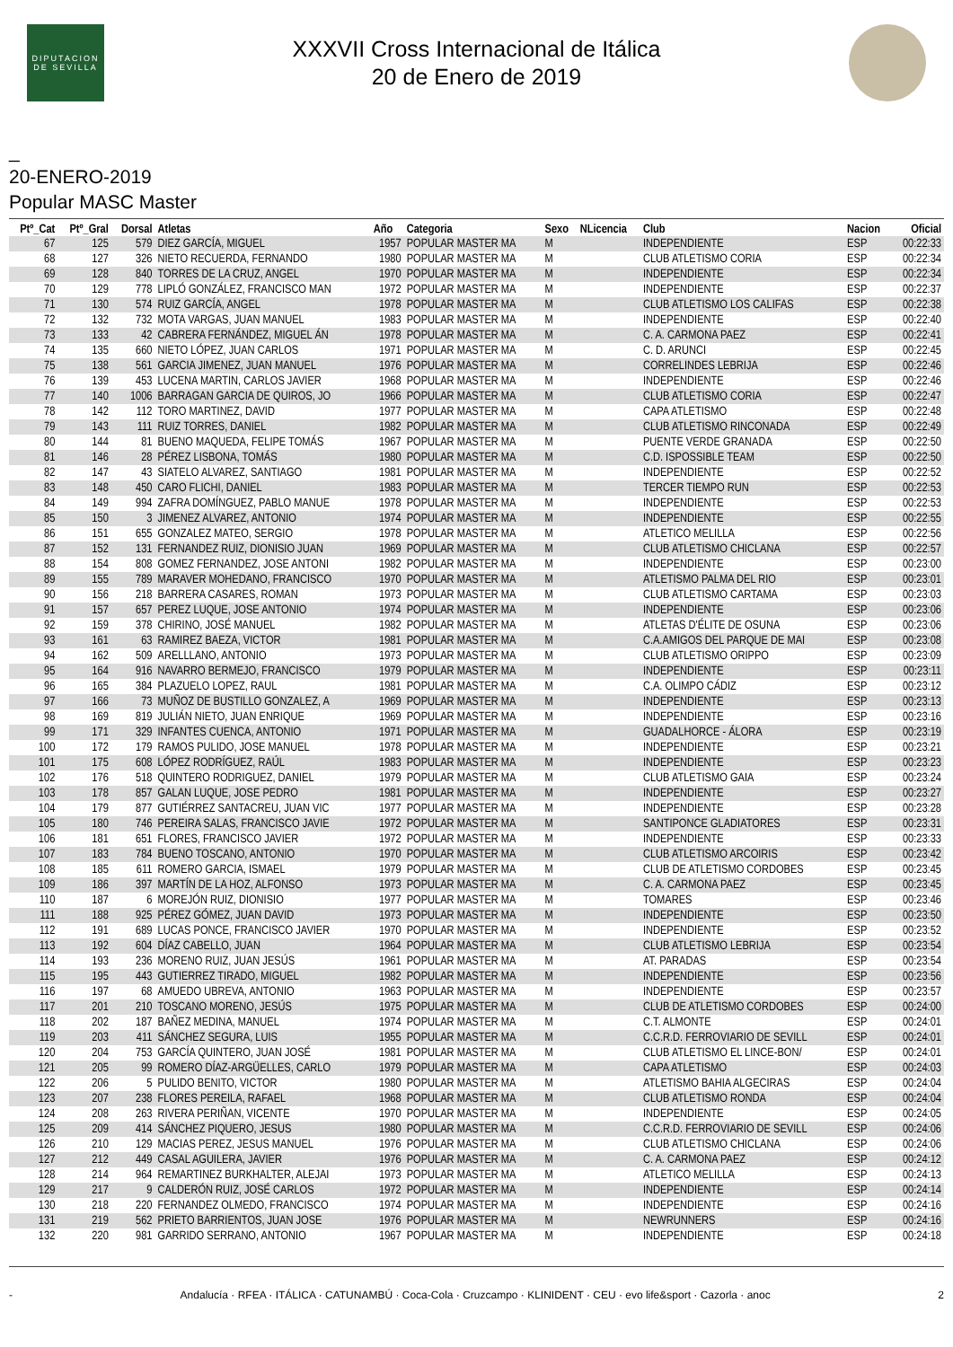DIPUTACION DE SEVILLA
XXXVII Cross Internacional de Itálica
20 de Enero de 2019
_
20-ENERO-2019
Popular MASC Master
| Ptº_Cat | Ptº_Gral | Dorsal | Atletas | Año | Categoria | Sexo | NLicencia | Club | Nacion | Oficial |
| --- | --- | --- | --- | --- | --- | --- | --- | --- | --- | --- |
| 67 | 125 | 579 | DIEZ GARCÍA, MIGUEL | 1957 | POPULAR MASTER MA | M | | INDEPENDIENTE | ESP | 00:22:33 |
| 68 | 127 | 326 | NIETO RECUERDA, FERNANDO | 1980 | POPULAR MASTER MA | M | | CLUB ATLETISMO CORIA | ESP | 00:22:34 |
| 69 | 128 | 840 | TORRES DE LA CRUZ, ANGEL | 1970 | POPULAR MASTER MA | M | | INDEPENDIENTE | ESP | 00:22:34 |
| 70 | 129 | 778 | LIPLÓ GONZÁLEZ, FRANCISCO MAN | 1972 | POPULAR MASTER MA | M | | INDEPENDIENTE | ESP | 00:22:37 |
| 71 | 130 | 574 | RUIZ GARCÍA, ANGEL | 1978 | POPULAR MASTER MA | M | | CLUB ATLETISMO LOS CALIFAS | ESP | 00:22:38 |
| 72 | 132 | 732 | MOTA VARGAS, JUAN MANUEL | 1983 | POPULAR MASTER MA | M | | INDEPENDIENTE | ESP | 00:22:40 |
| 73 | 133 | 42 | CABRERA FERNÁNDEZ, MIGUEL ÁN | 1978 | POPULAR MASTER MA | M | | C. A. CARMONA PAEZ | ESP | 00:22:41 |
| 74 | 135 | 660 | NIETO LÓPEZ, JUAN CARLOS | 1971 | POPULAR MASTER MA | M | | C. D. ARUNCI | ESP | 00:22:45 |
| 75 | 138 | 561 | GARCIA JIMENEZ, JUAN MANUEL | 1976 | POPULAR MASTER MA | M | | CORRELINDES LEBRIJA | ESP | 00:22:46 |
| 76 | 139 | 453 | LUCENA MARTIN, CARLOS JAVIER | 1968 | POPULAR MASTER MA | M | | INDEPENDIENTE | ESP | 00:22:46 |
| 77 | 140 | 1006 | BARRAGAN GARCIA DE QUIROS, JO | 1966 | POPULAR MASTER MA | M | | CLUB ATLETISMO CORIA | ESP | 00:22:47 |
| 78 | 142 | 112 | TORO MARTINEZ, DAVID | 1977 | POPULAR MASTER MA | M | | CAPA ATLETISMO | ESP | 00:22:48 |
| 79 | 143 | 111 | RUIZ TORRES, DANIEL | 1982 | POPULAR MASTER MA | M | | CLUB ATLETISMO RINCONADA | ESP | 00:22:49 |
| 80 | 144 | 81 | BUENO MAQUEDA, FELIPE TOMÁS | 1967 | POPULAR MASTER MA | M | | PUENTE VERDE GRANADA | ESP | 00:22:50 |
| 81 | 146 | 28 | PÉREZ LISBONA, TOMÁS | 1980 | POPULAR MASTER MA | M | | C.D. ISPOSSIBLE TEAM | ESP | 00:22:50 |
| 82 | 147 | 43 | SIATELO ALVAREZ, SANTIAGO | 1981 | POPULAR MASTER MA | M | | INDEPENDIENTE | ESP | 00:22:52 |
| 83 | 148 | 450 | CARO FLICHI, DANIEL | 1983 | POPULAR MASTER MA | M | | TERCER TIEMPO RUN | ESP | 00:22:53 |
| 84 | 149 | 994 | ZAFRA DOMÍNGUEZ, PABLO MANUE | 1978 | POPULAR MASTER MA | M | | INDEPENDIENTE | ESP | 00:22:53 |
| 85 | 150 | 3 | JIMENEZ ALVAREZ, ANTONIO | 1974 | POPULAR MASTER MA | M | | INDEPENDIENTE | ESP | 00:22:55 |
| 86 | 151 | 655 | GONZALEZ MATEO, SERGIO | 1978 | POPULAR MASTER MA | M | | ATLETICO MELILLA | ESP | 00:22:56 |
| 87 | 152 | 131 | FERNANDEZ RUIZ, DIONISIO JUAN | 1969 | POPULAR MASTER MA | M | | CLUB ATLETISMO CHICLANA | ESP | 00:22:57 |
| 88 | 154 | 808 | GOMEZ FERNANDEZ, JOSE ANTONI | 1982 | POPULAR MASTER MA | M | | INDEPENDIENTE | ESP | 00:23:00 |
| 89 | 155 | 789 | MARAVER MOHEDANO, FRANCISCO | 1970 | POPULAR MASTER MA | M | | ATLETISMO PALMA DEL RIO | ESP | 00:23:01 |
| 90 | 156 | 218 | BARRERA CASARES, ROMAN | 1973 | POPULAR MASTER MA | M | | CLUB ATLETISMO CARTAMA | ESP | 00:23:03 |
| 91 | 157 | 657 | PEREZ LUQUE, JOSE ANTONIO | 1974 | POPULAR MASTER MA | M | | INDEPENDIENTE | ESP | 00:23:06 |
| 92 | 159 | 378 | CHIRINO, JOSÉ MANUEL | 1982 | POPULAR MASTER MA | M | | ATLETAS D'ÉLITE DE OSUNA | ESP | 00:23:06 |
| 93 | 161 | 63 | RAMIREZ BAEZA, VICTOR | 1981 | POPULAR MASTER MA | M | | C.A.AMIGOS DEL PARQUE DE MAI | ESP | 00:23:08 |
| 94 | 162 | 509 | ARELLLANO, ANTONIO | 1973 | POPULAR MASTER MA | M | | CLUB ATLETISMO ORIPPO | ESP | 00:23:09 |
| 95 | 164 | 916 | NAVARRO BERMEJO, FRANCISCO | 1979 | POPULAR MASTER MA | M | | INDEPENDIENTE | ESP | 00:23:11 |
| 96 | 165 | 384 | PLAZUELO LOPEZ, RAUL | 1981 | POPULAR MASTER MA | M | | C.A. OLIMPO CÁDIZ | ESP | 00:23:12 |
| 97 | 166 | 73 | MUÑOZ DE BUSTILLO GONZALEZ, A | 1969 | POPULAR MASTER MA | M | | INDEPENDIENTE | ESP | 00:23:13 |
| 98 | 169 | 819 | JULIÁN NIETO, JUAN ENRIQUE | 1969 | POPULAR MASTER MA | M | | INDEPENDIENTE | ESP | 00:23:16 |
| 99 | 171 | 329 | INFANTES CUENCA, ANTONIO | 1971 | POPULAR MASTER MA | M | | GUADALHORCE - ÁLORA | ESP | 00:23:19 |
| 100 | 172 | 179 | RAMOS PULIDO, JOSE MANUEL | 1978 | POPULAR MASTER MA | M | | INDEPENDIENTE | ESP | 00:23:21 |
| 101 | 175 | 608 | LÓPEZ RODRÍGUEZ, RAÚL | 1983 | POPULAR MASTER MA | M | | INDEPENDIENTE | ESP | 00:23:23 |
| 102 | 176 | 518 | QUINTERO RODRIGUEZ, DANIEL | 1979 | POPULAR MASTER MA | M | | CLUB ATLETISMO GAIA | ESP | 00:23:24 |
| 103 | 178 | 857 | GALAN LUQUE, JOSE PEDRO | 1981 | POPULAR MASTER MA | M | | INDEPENDIENTE | ESP | 00:23:27 |
| 104 | 179 | 877 | GUTIÉRREZ SANTACREU, JUAN VIC | 1977 | POPULAR MASTER MA | M | | INDEPENDIENTE | ESP | 00:23:28 |
| 105 | 180 | 746 | PEREIRA SALAS, FRANCISCO JAVIE | 1972 | POPULAR MASTER MA | M | | SANTIPONCE GLADIATORES | ESP | 00:23:31 |
| 106 | 181 | 651 | FLORES, FRANCISCO JAVIER | 1972 | POPULAR MASTER MA | M | | INDEPENDIENTE | ESP | 00:23:33 |
| 107 | 183 | 784 | BUENO TOSCANO, ANTONIO | 1970 | POPULAR MASTER MA | M | | CLUB ATLETISMO ARCOIRIS | ESP | 00:23:42 |
| 108 | 185 | 611 | ROMERO GARCIA, ISMAEL | 1979 | POPULAR MASTER MA | M | | CLUB DE ATLETISMO CORDOBES | ESP | 00:23:45 |
| 109 | 186 | 397 | MARTÍN DE LA HOZ, ALFONSO | 1973 | POPULAR MASTER MA | M | | C. A. CARMONA PAEZ | ESP | 00:23:45 |
| 110 | 187 | 6 | MOREJÓN RUIZ, DIONISIO | 1977 | POPULAR MASTER MA | M | | TOMARES | ESP | 00:23:46 |
| 111 | 188 | 925 | PÉREZ GÓMEZ, JUAN DAVID | 1973 | POPULAR MASTER MA | M | | INDEPENDIENTE | ESP | 00:23:50 |
| 112 | 191 | 689 | LUCAS PONCE, FRANCISCO JAVIER | 1970 | POPULAR MASTER MA | M | | INDEPENDIENTE | ESP | 00:23:52 |
| 113 | 192 | 604 | DÍAZ CABELLO, JUAN | 1964 | POPULAR MASTER MA | M | | CLUB ATLETISMO LEBRIJA | ESP | 00:23:54 |
| 114 | 193 | 236 | MORENO RUIZ, JUAN JESÚS | 1961 | POPULAR MASTER MA | M | | AT. PARADAS | ESP | 00:23:54 |
| 115 | 195 | 443 | GUTIERREZ TIRADO, MIGUEL | 1982 | POPULAR MASTER MA | M | | INDEPENDIENTE | ESP | 00:23:56 |
| 116 | 197 | 68 | AMUEDO UBREVA, ANTONIO | 1963 | POPULAR MASTER MA | M | | INDEPENDIENTE | ESP | 00:23:57 |
| 117 | 201 | 210 | TOSCANO MORENO, JESÚS | 1975 | POPULAR MASTER MA | M | | CLUB DE ATLETISMO CORDOBES | ESP | 00:24:00 |
| 118 | 202 | 187 | BAÑEZ MEDINA, MANUEL | 1974 | POPULAR MASTER MA | M | | C.T. ALMONTE | ESP | 00:24:01 |
| 119 | 203 | 411 | SÁNCHEZ SEGURA, LUIS | 1955 | POPULAR MASTER MA | M | | C.C.R.D. FERROVIARIO DE SEVILL | ESP | 00:24:01 |
| 120 | 204 | 753 | GARCÍA QUINTERO, JUAN JOSÉ | 1981 | POPULAR MASTER MA | M | | CLUB ATLETISMO EL LINCE-BON/ | ESP | 00:24:01 |
| 121 | 205 | 99 | ROMERO DÍAZ-ARGÜELLES, CARLO | 1979 | POPULAR MASTER MA | M | | CAPA ATLETISMO | ESP | 00:24:03 |
| 122 | 206 | 5 | PULIDO BENITO, VICTOR | 1980 | POPULAR MASTER MA | M | | ATLETISMO BAHIA ALGECIRAS | ESP | 00:24:04 |
| 123 | 207 | 238 | FLORES PEREILA, RAFAEL | 1968 | POPULAR MASTER MA | M | | CLUB ATLETISMO RONDA | ESP | 00:24:04 |
| 124 | 208 | 263 | RIVERA PERIÑAN, VICENTE | 1970 | POPULAR MASTER MA | M | | INDEPENDIENTE | ESP | 00:24:05 |
| 125 | 209 | 414 | SÁNCHEZ PIQUERO, JESUS | 1980 | POPULAR MASTER MA | M | | C.C.R.D. FERROVIARIO DE SEVILL | ESP | 00:24:06 |
| 126 | 210 | 129 | MACIAS PEREZ, JESUS MANUEL | 1976 | POPULAR MASTER MA | M | | CLUB ATLETISMO CHICLANA | ESP | 00:24:06 |
| 127 | 212 | 449 | CASAL AGUILERA, JAVIER | 1976 | POPULAR MASTER MA | M | | C. A. CARMONA PAEZ | ESP | 00:24:12 |
| 128 | 214 | 964 | REMARTINEZ BURKHALTER, ALEJAI | 1973 | POPULAR MASTER MA | M | | ATLETICO MELILLA | ESP | 00:24:13 |
| 129 | 217 | 9 | CALDERÓN RUIZ, JOSÉ CARLOS | 1972 | POPULAR MASTER MA | M | | INDEPENDIENTE | ESP | 00:24:14 |
| 130 | 218 | 220 | FERNANDEZ OLMEDO, FRANCISCO | 1974 | POPULAR MASTER MA | M | | INDEPENDIENTE | ESP | 00:24:16 |
| 131 | 219 | 562 | PRIETO BARRIENTOS, JUAN JOSE | 1976 | POPULAR MASTER MA | M | | NEWRUNNERS | ESP | 00:24:16 |
| 132 | 220 | 981 | GARRIDO SERRANO, ANTONIO | 1967 | POPULAR MASTER MA | M | | INDEPENDIENTE | ESP | 00:24:18 |
- Andalucía · RFEA · ITÁLICA · CATUNAMBÚ · Coca-Cola · Cruzcampo · KLINIDENT · CEU · evo life&sport · Cazorla · anoc 2